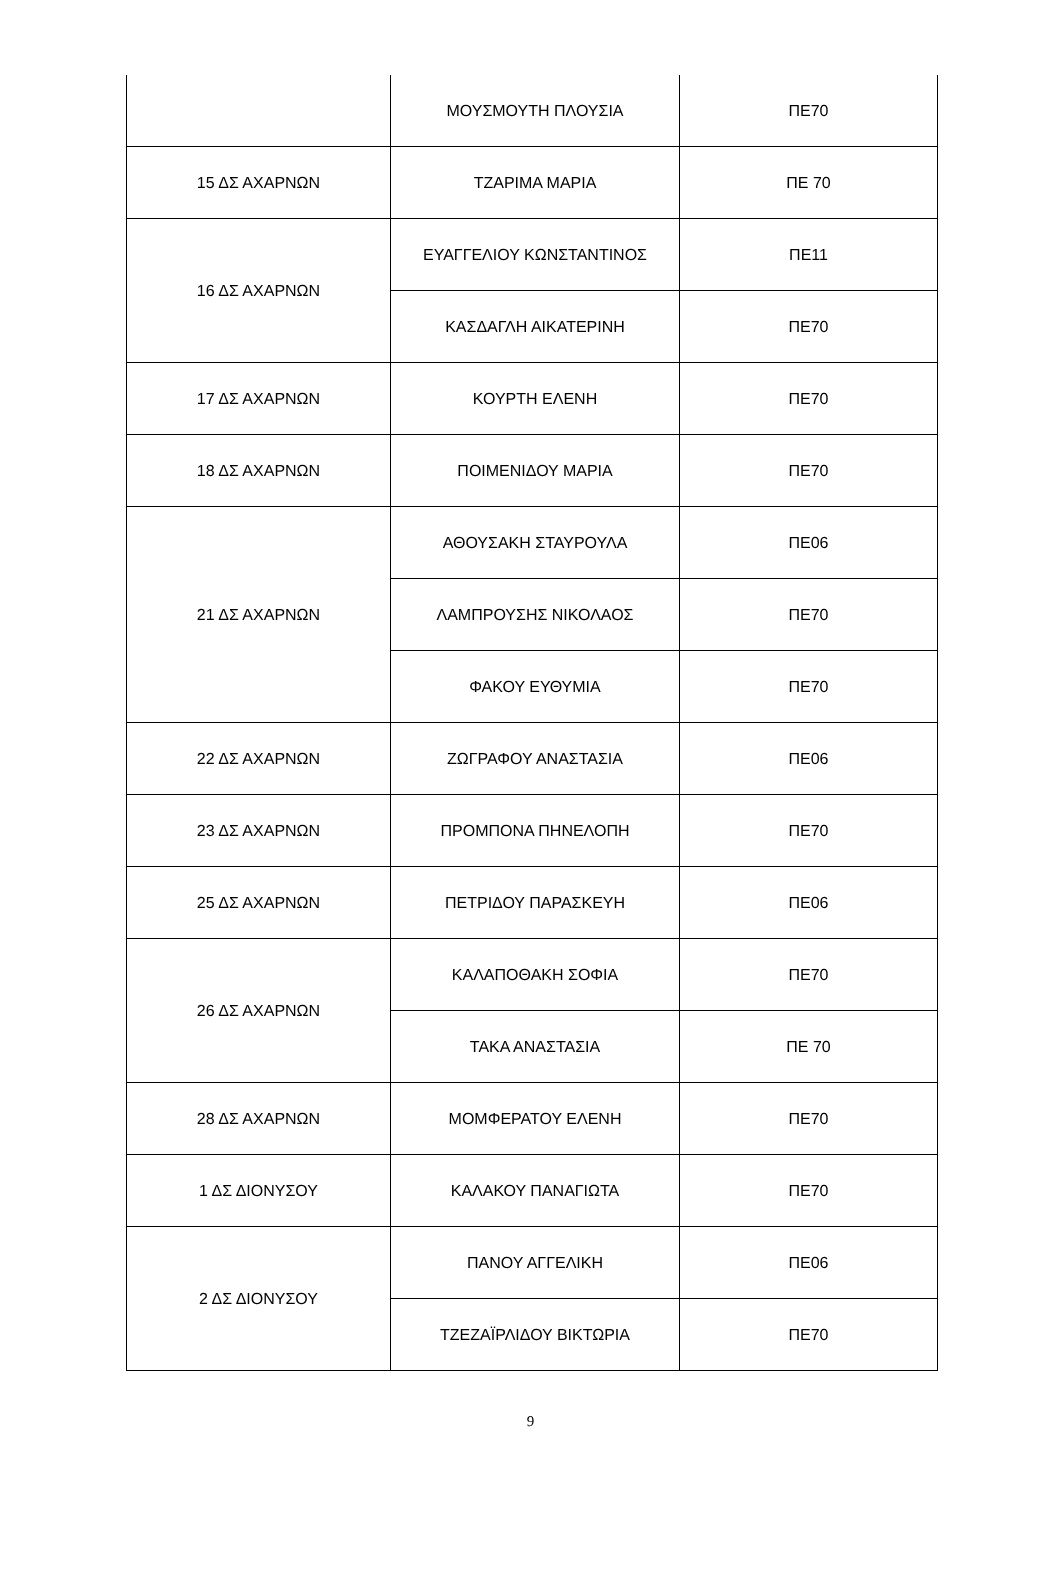| | ΜΟΥΣΜΟΥΤΗ ΠΛΟΥΣΙΑ | ΠΕ70 |
| 15 ΔΣ ΑΧΑΡΝΩΝ | ΤΖΑΡΙΜΑ ΜΑΡΙΑ | ΠΕ 70 |
| 16 ΔΣ ΑΧΑΡΝΩΝ | ΕΥΑΓΓΕΛΙΟΥ ΚΩΝΣΤΑΝΤΙΝΟΣ | ΠΕ11 |
| | ΚΑΣΔΑΓΛΗ ΑΙΚΑΤΕΡΙΝΗ | ΠΕ70 |
| 17 ΔΣ ΑΧΑΡΝΩΝ | ΚΟΥΡΤΗ ΕΛΕΝΗ | ΠΕ70 |
| 18 ΔΣ ΑΧΑΡΝΩΝ | ΠΟΙΜΕΝΙΔΟΥ ΜΑΡΙΑ | ΠΕ70 |
| 21 ΔΣ ΑΧΑΡΝΩΝ | ΑΘΟΥΣΑΚΗ ΣΤΑΥΡΟΥΛΑ | ΠΕ06 |
| | ΛΑΜΠΡΟΥΣΗΣ ΝΙΚΟΛΑΟΣ | ΠΕ70 |
| | ΦΑΚΟΥ ΕΥΘΥΜΙΑ | ΠΕ70 |
| 22 ΔΣ ΑΧΑΡΝΩΝ | ΖΩΓΡΑΦΟΥ ΑΝΑΣΤΑΣΙΑ | ΠΕ06 |
| 23 ΔΣ ΑΧΑΡΝΩΝ | ΠΡΟΜΠΟΝΑ ΠΗΝΕΛΟΠΗ | ΠΕ70 |
| 25 ΔΣ ΑΧΑΡΝΩΝ | ΠΕΤΡΙΔΟΥ ΠΑΡΑΣΚΕΥΗ | ΠΕ06 |
| 26 ΔΣ ΑΧΑΡΝΩΝ | ΚΑΛΑΠΟΘΑΚΗ ΣΟΦΙΑ | ΠΕ70 |
| | ΤΑΚΑ ΑΝΑΣΤΑΣΙΑ | ΠΕ 70 |
| 28 ΔΣ ΑΧΑΡΝΩΝ | ΜΟΜΦΕΡΑΤΟΥ ΕΛΕΝΗ | ΠΕ70 |
| 1 ΔΣ ΔΙΟΝΥΣΟΥ | ΚΑΛΑΚΟΥ ΠΑΝΑΓΙΩΤΑ | ΠΕ70 |
| 2 ΔΣ ΔΙΟΝΥΣΟΥ | ΠΑΝΟΥ ΑΓΓΕΛΙΚΗ | ΠΕ06 |
| | ΤΖΕΖΑΪΡΛΙΔΟΥ ΒΙΚΤΩΡΙΑ | ΠΕ70 |
9